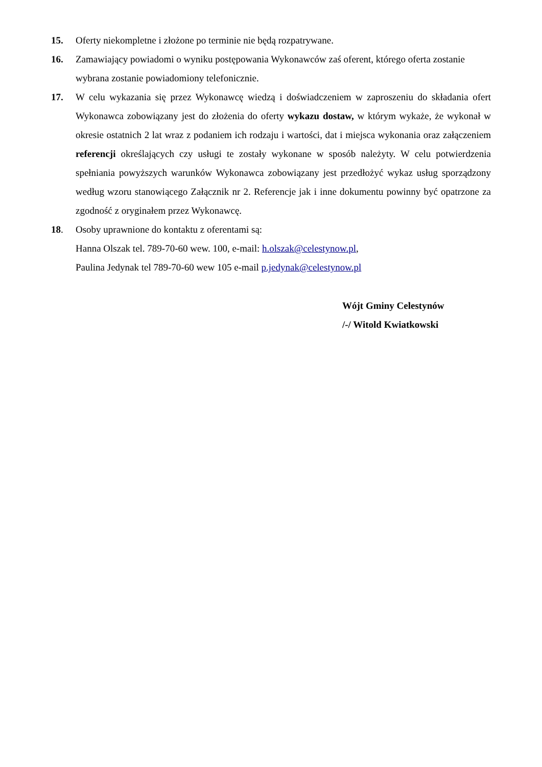15. Oferty niekompletne i złożone po terminie nie będą rozpatrywane.
16. Zamawiający powiadomi o wyniku postępowania Wykonawców zaś oferent, którego oferta zostanie wybrana zostanie powiadomiony telefonicznie.
17. W celu wykazania się przez Wykonawcę wiedzą i doświadczeniem w zaproszeniu do składania ofert Wykonawca zobowiązany jest do złożenia do oferty wykazu dostaw, w którym wykaże, że wykonał w okresie ostatnich 2 lat wraz z podaniem ich rodzaju i wartości, dat i miejsca wykonania oraz załączeniem referencji określających czy usługi te zostały wykonane w sposób należyty. W celu potwierdzenia spełniania powyższych warunków Wykonawca zobowiązany jest przedłożyć wykaz usług sporządzony według wzoru stanowiącego Załącznik nr 2. Referencje jak i inne dokumentu powinny być opatrzone za zgodność z oryginałem przez Wykonawcę.
18. Osoby uprawnione do kontaktu z oferentami są:
Hanna Olszak tel. 789-70-60 wew. 100, e-mail: h.olszak@celestynow.pl,
Paulina Jedynak tel 789-70-60 wew 105 e-mail p.jedynak@celestynow.pl
Wójt Gminy Celestynów
/-/ Witold Kwiatkowski